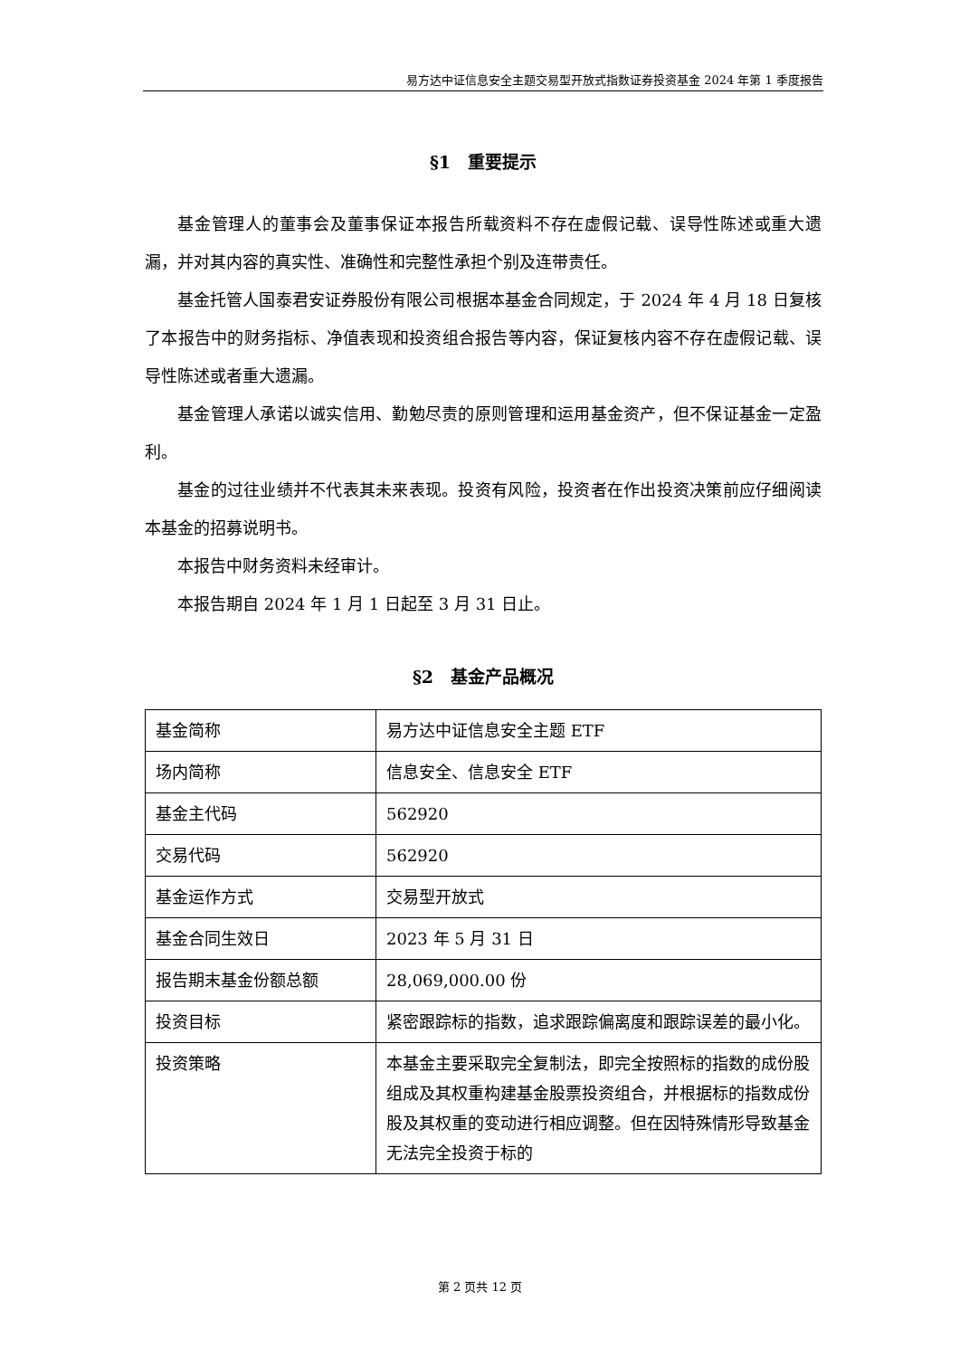易方达中证信息安全主题交易型开放式指数证券投资基金 2024 年第 1 季度报告
§1　重要提示
基金管理人的董事会及董事保证本报告所载资料不存在虚假记载、误导性陈述或重大遗漏，并对其内容的真实性、准确性和完整性承担个别及连带责任。
基金托管人国泰君安证券股份有限公司根据本基金合同规定，于 2024 年 4 月 18 日复核了本报告中的财务指标、净值表现和投资组合报告等内容，保证复核内容不存在虚假记载、误导性陈述或者重大遗漏。
基金管理人承诺以诚实信用、勤勉尽责的原则管理和运用基金资产，但不保证基金一定盈利。
基金的过往业绩并不代表其未来表现。投资有风险，投资者在作出投资决策前应仔细阅读本基金的招募说明书。
本报告中财务资料未经审计。
本报告期自 2024 年 1 月 1 日起至 3 月 31 日止。
§2　基金产品概况
| 基金简称 | 易方达中证信息安全主题 ETF |
| 场内简称 | 信息安全、信息安全 ETF |
| 基金主代码 | 562920 |
| 交易代码 | 562920 |
| 基金运作方式 | 交易型开放式 |
| 基金合同生效日 | 2023 年 5 月 31 日 |
| 报告期末基金份额总额 | 28,069,000.00 份 |
| 投资目标 | 紧密跟踪标的指数，追求跟踪偏离度和跟踪误差的最小化。 |
| 投资策略 | 本基金主要采取完全复制法，即完全按照标的指数的成份股组成及其权重构建基金股票投资组合，并根据标的指数成份股及其权重的变动进行相应调整。但在因特殊情形导致基金无法完全投资于标的 |
第 2 页共 12 页